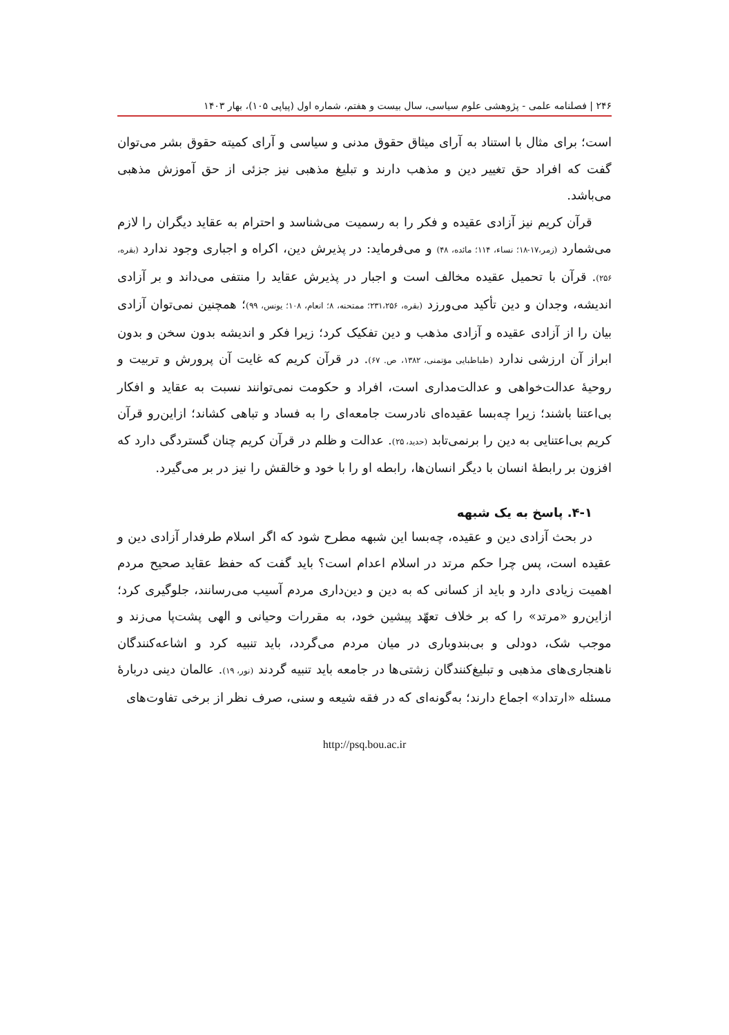۲۴۶ | فصلنامه علمی - پژوهشی علوم سیاسی، سال بیست و هفتم، شماره اول (پیاپی ۱۰۵)، بهار ۱۴۰۳
است؛ برای مثال با استناد به آرای میثاق حقوق مدنی و سیاسی و آرای کمیته حقوق بشر می‌توان گفت که افراد حق تغییر دین و مذهب دارند و تبلیغ مذهبی نیز جزئی از حق آموزش مذهبی می‌باشد.
قرآن کریم نیز آزادی عقیده و فکر را به رسمیت می‌شناسد و احترام به عقاید دیگران را لازم می‌شمارد (زمر،۱۷-۱۸؛ نساء، ۱۱۴؛ مائده، ۴۸) و می‌فرماید: در پذیرش دین، اکراه و اجباری وجود ندارد (بقره، ۲۵۶). قرآن با تحمیل عقیده مخالف است و اجبار در پذیرش عقاید را منتفی می‌داند و بر آزادی اندیشه، وجدان و دین تأکید می‌ورزد (بقره، ۲۳۱،۲۵۶؛ ممتحنه، ۸؛ انعام، ۱۰۸؛ یونس، ۹۹)؛ همچنین نمی‌توان آزادی بیان را از آزادی عقیده و آزادی مذهب و دین تفکیک کرد؛ زیرا فکر و اندیشه بدون سخن و بدون ابراز آن ارزشی ندارد (طباطبایی مؤتمنی، ۱۳۸۲، ص. ۶۷). در قرآن کریم که غایت آن پرورش و تربیت و روحیهٔ عدالت‌خواهی و عدالت‌مداری است، افراد و حکومت نمی‌توانند نسبت به عقاید و افکار بی‌اعتنا باشند؛ زیرا چه‌بسا عقیده‌ای نادرست جامعه‌ای را به فساد و تباهی کشاند؛ ازاین‌رو قرآن کریم بی‌اعتنایی به دین را برنمی‌تابد (حدید، ۲۵). عدالت و ظلم در قرآن کریم چنان گستردگی دارد که افزون بر رابطهٔ انسان با دیگر انسان‌ها، رابطه او را با خود و خالقش را نیز در بر می‌گیرد.
۴-۱. پاسخ به یک شبهه
در بحث آزادی دین و عقیده، چه‌بسا این شبهه مطرح شود که اگر اسلام طرفدار آزادی دین و عقیده است، پس چرا حکم مرتد در اسلام اعدام است؟ باید گفت که حفظ عقاید صحیح مردم اهمیت زیادی دارد و باید از کسانی که به دین و دین‌داری مردم آسیب می‌رسانند، جلوگیری کرد؛ ازاین‌رو «مرتد» را که بر خلاف تعهّد پیشین خود، به مقررات وحیانی و الهی پشت‌پا می‌زند و موجب شک، دودلی و بی‌بندوباری در میان مردم می‌گردد، باید تنبیه کرد و اشاعه‌کنندگان ناهنجاری‌های مذهبی و تبلیغ‌کنندگان زشتی‌ها در جامعه باید تنبیه گردند (نور، ۱۹). عالمان دینی دربارهٔ مسئله «ارتداد» اجماع دارند؛ به‌گونه‌ای که در فقه شیعه و سنی، صرف نظر از برخی تفاوت‌های
http://psq.bou.ac.ir